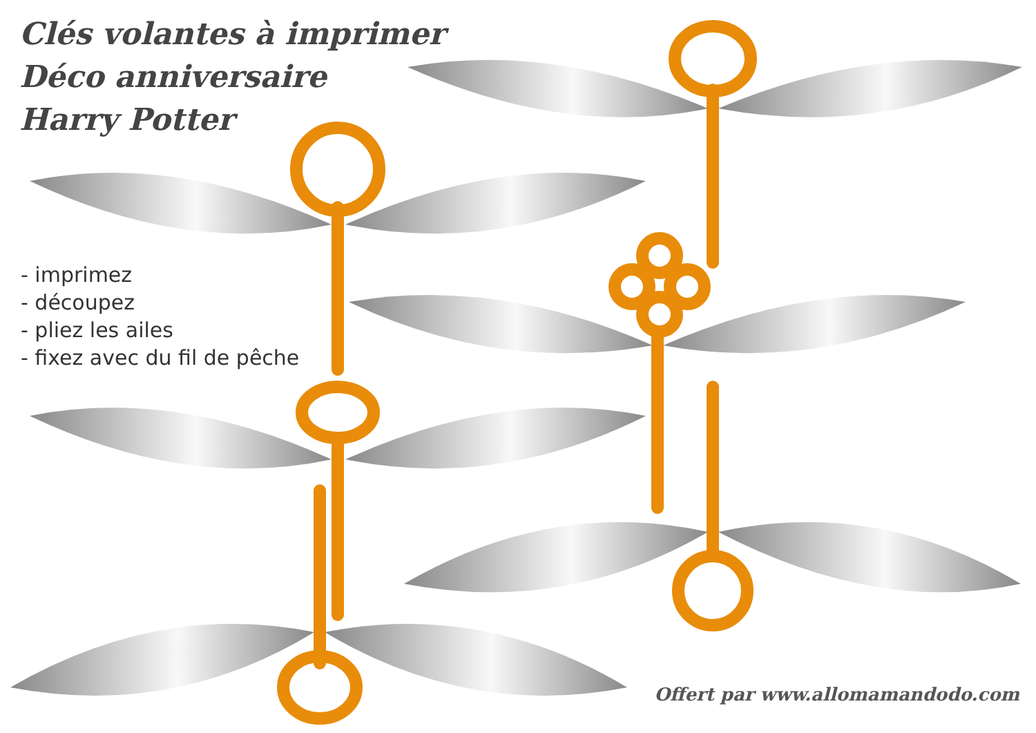Clés volantes à imprimer
Déco anniversaire
Harry Potter
- imprimez
- découpez
- pliez les ailes
- fixez avec du fil de pêche
Offert par www.allomamandodo.com